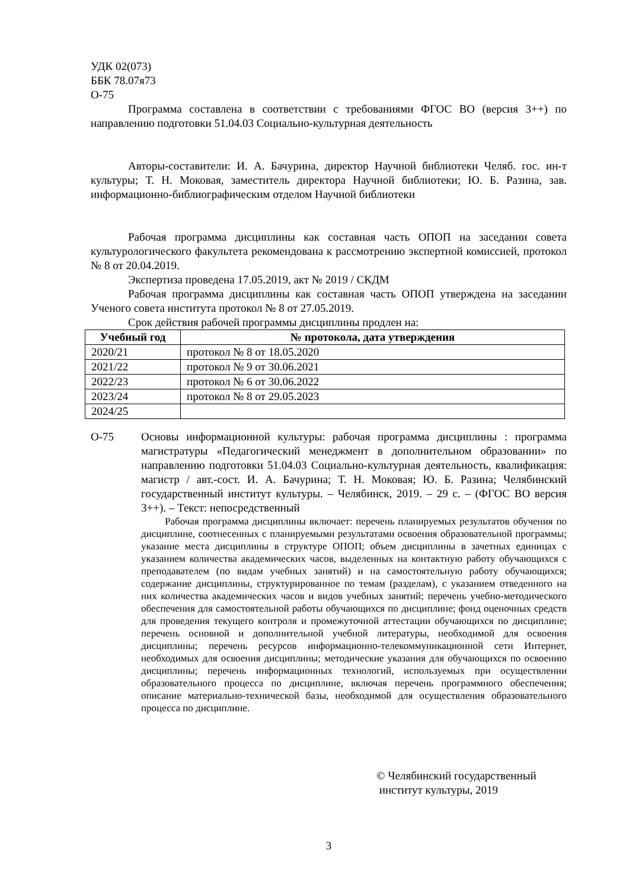УДК 02(073)
ББК 78.07я73
О-75
Программа составлена в соответствии с требованиями ФГОС ВО (версия 3++) по направлению подготовки 51.04.03 Социально-культурная деятельность
Авторы-составители: И. А. Бачурина, директор Научной библиотеки Челяб. гос. ин-т культуры; Т. Н. Моковая, заместитель директора Научной библиотеки; Ю. Б. Разина, зав. информационно-библиографическим отделом Научной библиотеки
Рабочая программа дисциплины как составная часть ОПОП на заседании совета культурологического факультета рекомендована к рассмотрению экспертной комиссией, протокол № 8 от 20.04.2019.
Экспертиза проведена 17.05.2019, акт № 2019 / СКДМ
Рабочая программа дисциплины как составная часть ОПОП утверждена на заседании Ученого совета института протокол № 8 от 27.05.2019.
Срок действия рабочей программы дисциплины продлен на:
| Учебный год | № протокола, дата утверждения |
| --- | --- |
| 2020/21 | протокол № 8 от 18.05.2020 |
| 2021/22 | протокол № 9 от 30.06.2021 |
| 2022/23 | протокол № 6 от 30.06.2022 |
| 2023/24 | протокол № 8 от 29.05.2023 |
| 2024/25 | |
О-75 Основы информационной культуры: рабочая программа дисциплины : программа магистратуры «Педагогический менеджмент в дополнительном образовании» по направлению подготовки 51.04.03 Социально-культурная деятельность, квалификация: магистр / авт.-сост. И. А. Бачурина; Т. Н. Моковая; Ю. Б. Разина; Челябинский государственный институт культуры. – Челябинск, 2019. – 29 с. – (ФГОС ВО версия 3++). – Текст: непосредственный
Рабочая программа дисциплины включает: перечень планируемых результатов обучения по дисциплине, соотнесенных с планируемыми результатами освоения образовательной программы; указание места дисциплины в структуре ОПОП; объем дисциплины в зачетных единицах с указанием количества академических часов, выделенных на контактную работу обучающихся с преподавателем (по видам учебных занятий) и на самостоятельную работу обучающихся; содержание дисциплины, структурированное по темам (разделам), с указанием отведенного на них количества академических часов и видов учебных занятий; перечень учебно-методического обеспечения для самостоятельной работы обучающихся по дисциплине; фонд оценочных средств для проведения текущего контроля и промежуточной аттестации обучающихся по дисциплине; перечень основной и дополнительной учебной литературы, необходимой для освоения дисциплины; перечень ресурсов информационно-телекоммуникационной сети Интернет, необходимых для освоения дисциплины; методические указания для обучающихся по освоению дисциплины; перечень информационных технологий, используемых при осуществлении образовательного процесса по дисциплине, включая перечень программного обеспечения; описание материально-технической базы, необходимой для осуществления образовательного процесса по дисциплине.
© Челябинский государственный
институт культуры, 2019
3